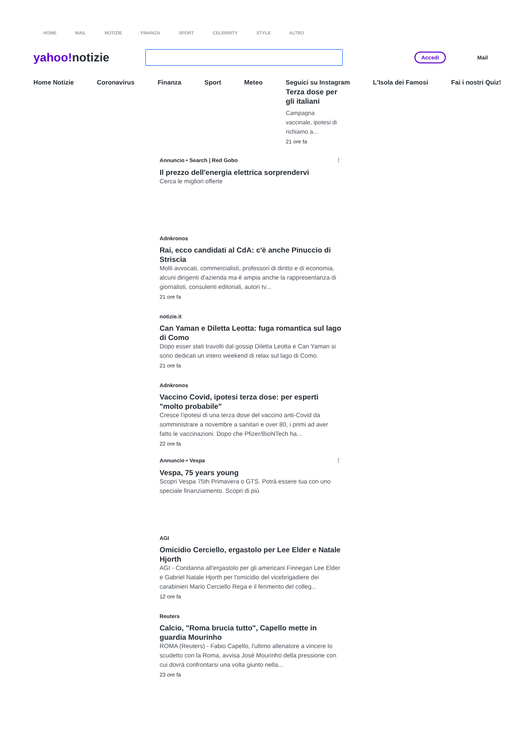HOME MAIL NOTIZIE FINANZA SPORT CELEBRITY STYLE ALTRO
yahoo!notizie
Accedi
Mail
Home Notizie Coronavirus Finanza Sport Meteo Seguici su Instagram L'Isola dei Famosi Fai i nostri Quiz!
Terza dose per gli italiani
Campagna vaccinale, ipotesi di richiamo a...
21 ore fa
Annuncio • Search | Red Gobo ⋮
Il prezzo dell'energia elettrica sorprendervi
Cerca le migliori offerte
Adnkronos
Rai, ecco candidati al CdA: c'è anche Pinuccio di Striscia
Molti avvocati, commercialisti, professori di diritto e di economia, alcuni dirigenti d'azienda ma è ampia anche la rappresentanza di giornalisti, consulenti editoriali, autori tv...
21 ore fa
notizie.it
Can Yaman e Diletta Leotta: fuga romantica sul lago di Como
Dopo esser stati travolti dal gossip Diletta Leotta e Can Yaman si sono dedicati un intero weekend di relax sul lago di Como.
21 ore fa
Adnkronos
Vaccino Covid, ipotesi terza dose: per esperti "molto probabile"
Cresce l'ipotesi di una terza dose del vaccino anti-Covid da somministrare a novembre a sanitari e over 80, i primi ad aver fatto le vaccinazioni. Dopo che Pfizer/BioNTech ha...
22 ore fa
Annuncio • Vespa ⋮
Vespa, 75 years young
Scopri Vespa 75th Primavera o GTS. Potrà essere tua con uno speciale finanziamento. Scopri di più
AGI
Omicidio Cerciello, ergastolo per Lee Elder e Natale Hjorth
AGI - Condanna all'ergastolo per gli americani Finnegan Lee Elder e Gabriel Natale Hjorth per l'omicidio del vicebrigadiere dei carabinieri Mario Cerciello Rega e il ferimento del colleg...
12 ore fa
Reuters
Calcio, "Roma brucia tutto", Capello mette in guardia Mourinho
ROMA (Reuters) - Fabio Capello, l'ultimo allenatore a vincere lo scudetto con la Roma, avvisa José Mourinho della pressione con cui dovrà confrontarsi una volta giunto nella...
23 ore fa